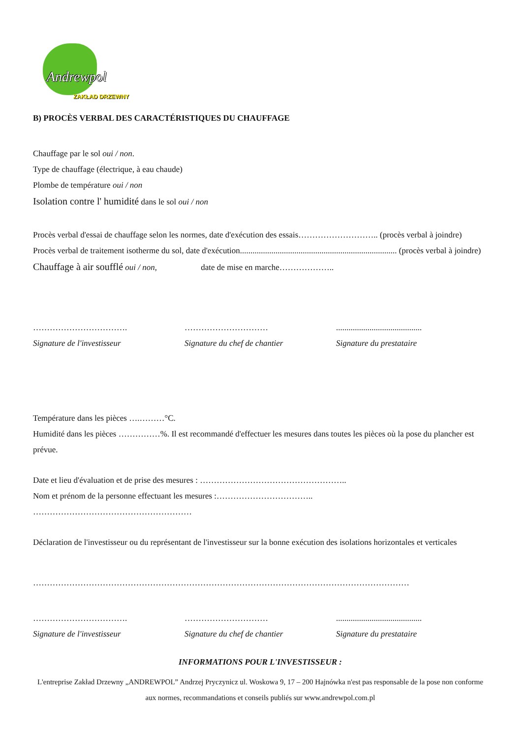Andrewpol
ZAKŁAD DRZEWNY
B) PROCÈS VERBAL DES CARACTÉRISTIQUES DU CHAUFFAGE
Chauffage par le sol oui / non.
Type de chauffage (électrique, à eau chaude)
Plombe de température oui / non
Isolation contre l' humidité dans le sol oui / non
Procès verbal d'essai de chauffage selon les normes, date d'exécution des essais……………………….. (procès verbal à joindre)
Procès verbal de traitement isotherme du sol, date d'exécution........................................................................... (procès verbal à joindre)
Chauffage à air soufflé oui / non, date de mise en marche………………..
…………………………….
Signature de l'investisseur
…………………………
Signature du chef de chantier
.........................................
Signature du prestataire
Température dans les pièces ….………°C.
Humidité dans les pièces ……………%. Il est recommandé d'effectuer les mesures dans toutes les pièces où la pose du plancher est prévue.
Date et lieu d'évaluation et de prise des mesures : ……………………………………………..
Nom et prénom de la personne effectuant les mesures :……………………………..
…………………………………………………
Déclaration de l'investisseur ou du représentant de l'investisseur sur la bonne exécution des isolations horizontales et verticales
………………………………………………………………………………………………………………………
…………………………….
Signature de l'investisseur
…………………………
Signature du chef de chantier
.........................................
Signature du prestataire
INFORMATIONS POUR L'INVESTISSEUR :
L'entreprise Zakład Drzewny „ANDREWPOL” Andrzej Pryczynicz ul. Woskowa 9, 17 – 200 Hajnówka n'est pas responsable de la pose non conforme aux normes, recommandations et conseils publiés sur www.andrewpol.com.pl